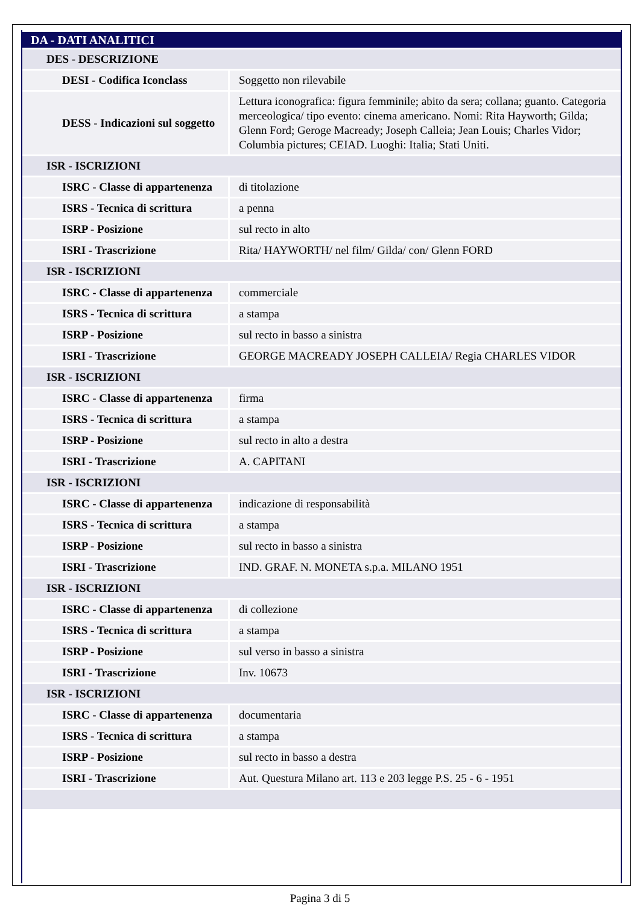| DA - DATI ANALITICI | |
| DES - DESCRIZIONE | |
| DESI - Codifica Iconclass | Soggetto non rilevabile |
| DESS - Indicazioni sul soggetto | Lettura iconografica: figura femminile; abito da sera; collana; guanto. Categoria merceologica/ tipo evento: cinema americano. Nomi: Rita Hayworth; Gilda; Glenn Ford; Geroge Macready; Joseph Calleia; Jean Louis; Charles Vidor; Columbia pictures; CEIAD. Luoghi: Italia; Stati Uniti. |
| ISR - ISCRIZIONI | |
| ISRC - Classe di appartenenza | di titolazione |
| ISRS - Tecnica di scrittura | a penna |
| ISRP - Posizione | sul recto in alto |
| ISRI - Trascrizione | Rita/ HAYWORTH/ nel film/ Gilda/ con/ Glenn FORD |
| ISR - ISCRIZIONI | |
| ISRC - Classe di appartenenza | commerciale |
| ISRS - Tecnica di scrittura | a stampa |
| ISRP - Posizione | sul recto in basso a sinistra |
| ISRI - Trascrizione | GEORGE MACREADY JOSEPH CALLEIA/ Regia CHARLES VIDOR |
| ISR - ISCRIZIONI | |
| ISRC - Classe di appartenenza | firma |
| ISRS - Tecnica di scrittura | a stampa |
| ISRP - Posizione | sul recto in alto a destra |
| ISRI - Trascrizione | A. CAPITANI |
| ISR - ISCRIZIONI | |
| ISRC - Classe di appartenenza | indicazione di responsabilità |
| ISRS - Tecnica di scrittura | a stampa |
| ISRP - Posizione | sul recto in basso a sinistra |
| ISRI - Trascrizione | IND. GRAF. N. MONETA s.p.a. MILANO 1951 |
| ISR - ISCRIZIONI | |
| ISRC - Classe di appartenenza | di collezione |
| ISRS - Tecnica di scrittura | a stampa |
| ISRP - Posizione | sul verso in basso a sinistra |
| ISRI - Trascrizione | Inv. 10673 |
| ISR - ISCRIZIONI | |
| ISRC - Classe di appartenenza | documentaria |
| ISRS - Tecnica di scrittura | a stampa |
| ISRP - Posizione | sul recto in basso a destra |
| ISRI - Trascrizione | Aut. Questura Milano art. 113 e 203 legge P.S. 25 - 6 - 1951 |
Pagina 3 di 5